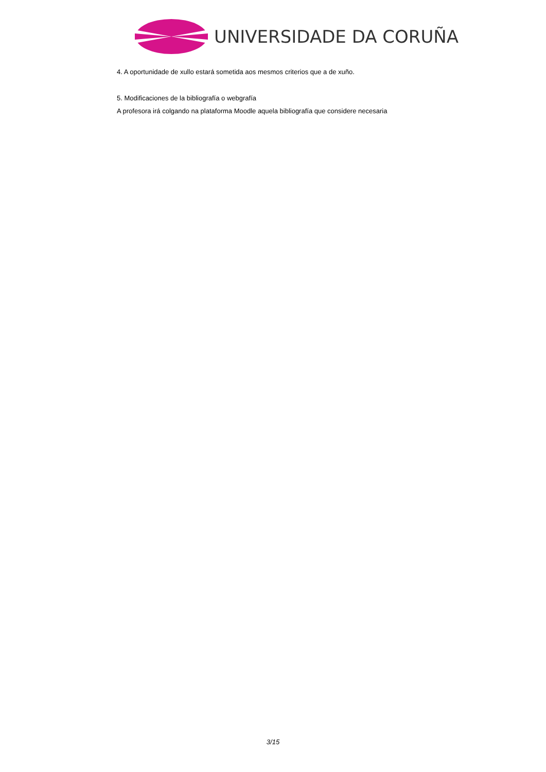UNIVERSIDADE DA CORUÑA
4. A oportunidade de xullo estará sometida aos mesmos criterios que a de xuño.
5. Modificaciones de la bibliografía o webgrafía
A profesora irá colgando na plataforma Moodle aquela bibliografía que considere necesaria
3/15